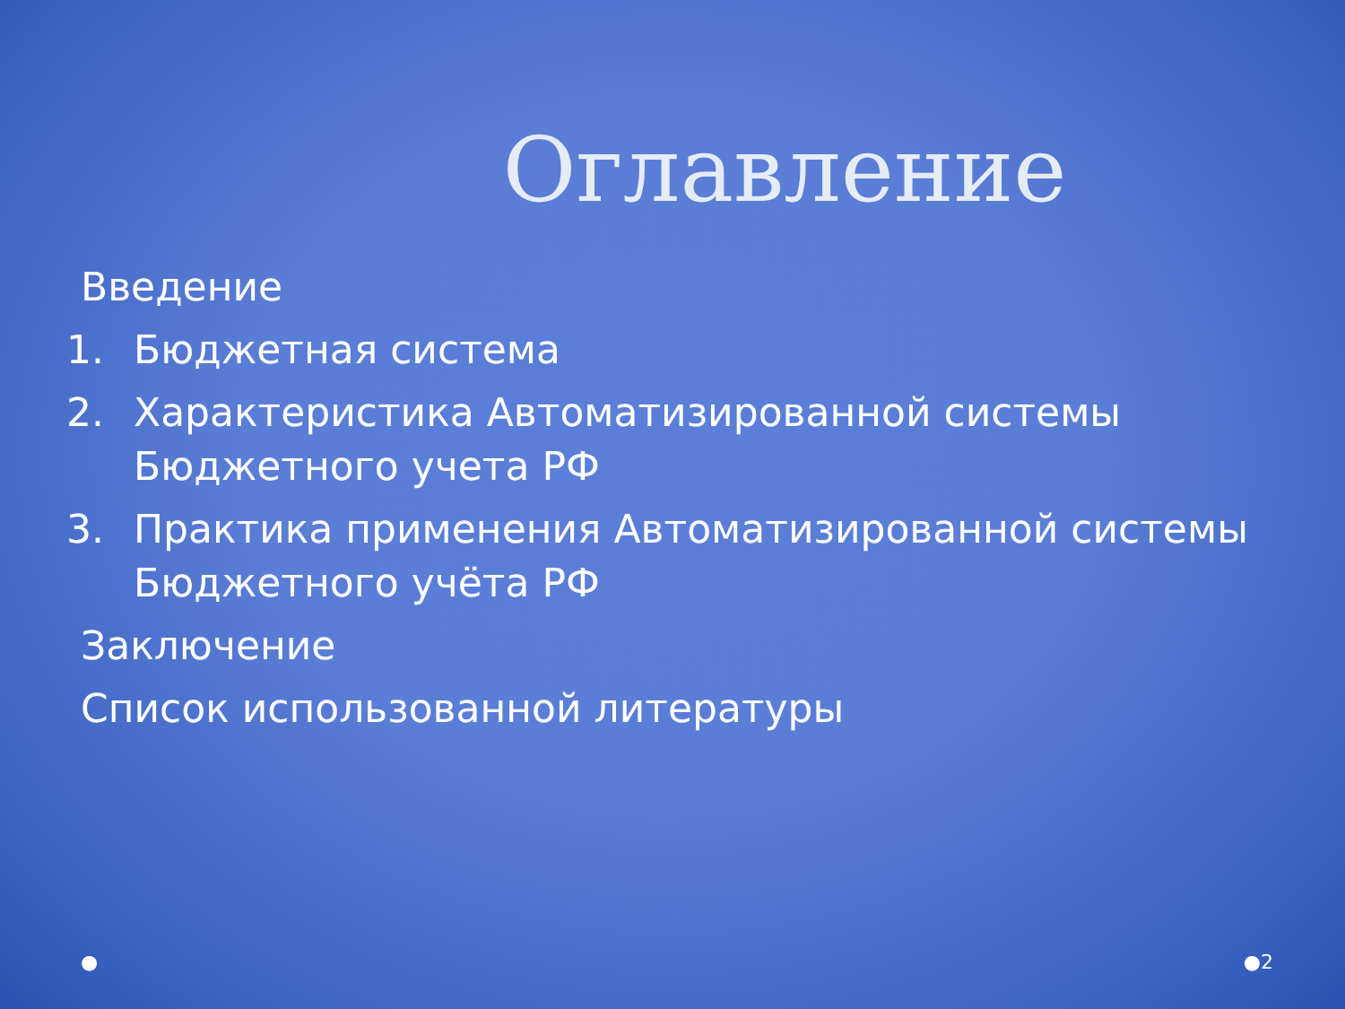Оглавление
Введение
1. Бюджетная система
2. Характеристика Автоматизированной системы Бюджетного учета РФ
3. Практика применения Автоматизированной системы Бюджетного учёта РФ
Заключение
Список использованной литературы
● ●2